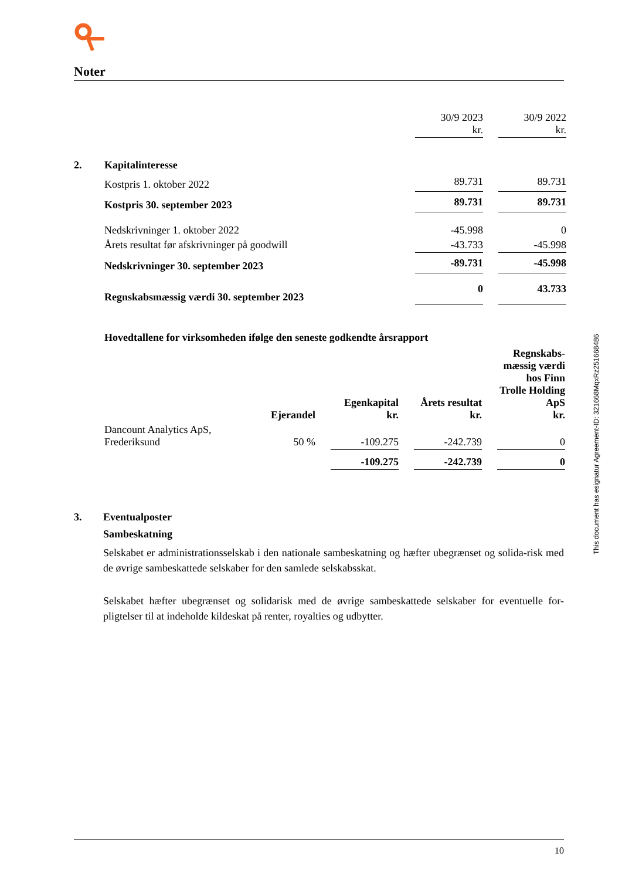Noter
| | | 30/9 2023 kr. | | 30/9 2022 kr. |
| 2. | Kapitalinteresse | | | |
| | Kostpris 1. oktober 2022 | 89.731 | | 89.731 |
| | Kostpris 30. september 2023 | 89.731 | | 89.731 |
| | Nedskrivninger 1. oktober 2022 | -45.998 | | 0 |
| | Årets resultat før afskrivninger på goodwill | -43.733 | | -45.998 |
| | Nedskrivninger 30. september 2023 | -89.731 | | -45.998 |
| | Regnskabsmæssig værdi 30. september 2023 | 0 | | 43.733 |
Hovedtallene for virksomheden ifølge den seneste godkendte årsrapport
| | Ejerandel | | Egenkapital kr. | | Årets resultat kr. | | Regnskabs- mæssig værdi hos Finn Trolle Holding ApS kr. |
| --- | --- | --- | --- | --- | --- | --- | --- |
| Dancount Analytics ApS, Frederiksund | 50 % | | -109.275 | | -242.739 | | 0 |
| | | | -109.275 | | -242.739 | | 0 |
3. Eventualposter
Sambeskatning
Selskabet er administrationsselskab i den nationale sambeskatning og hæfter ubegrænset og solida-risk med de øvrige sambeskattede selskaber for den samlede selskabsskat.
Selskabet hæfter ubegrænset og solidarisk med de øvrige sambeskattede selskaber for eventuelle for-pligtelser til at indeholde kildeskat på renter, royalties og udbytter.
This document has esignatur Agreement-ID: 321668MqxRz251668486
10